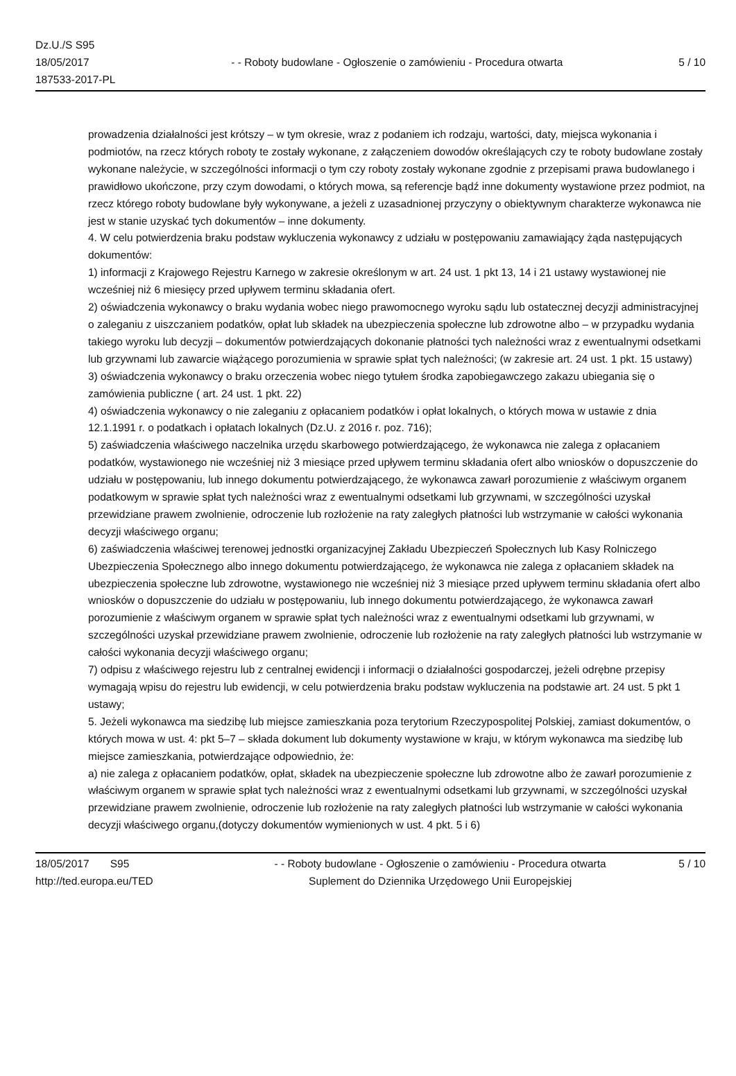Dz.U./S S95
18/05/2017
187533-2017-PL
- - Roboty budowlane - Ogłoszenie o zamówieniu - Procedura otwarta
5 / 10
prowadzenia działalności jest krótszy – w tym okresie, wraz z podaniem ich rodzaju, wartości, daty, miejsca wykonania i podmiotów, na rzecz których roboty te zostały wykonane, z załączeniem dowodów określających czy te roboty budowlane zostały wykonane należycie, w szczególności informacji o tym czy roboty zostały wykonane zgodnie z przepisami prawa budowlanego i prawidłowo ukończone, przy czym dowodami, o których mowa, są referencje bądź inne dokumenty wystawione przez podmiot, na rzecz którego roboty budowlane były wykonywane, a jeżeli z uzasadnionej przyczyny o obiektywnym charakterze wykonawca nie jest w stanie uzyskać tych dokumentów – inne dokumenty.
4. W celu potwierdzenia braku podstaw wykluczenia wykonawcy z udziału w postępowaniu zamawiający żąda następujących dokumentów:
1) informacji z Krajowego Rejestru Karnego w zakresie określonym w art. 24 ust. 1 pkt 13, 14 i 21 ustawy wystawionej nie wcześniej niż 6 miesięcy przed upływem terminu składania ofert.
2) oświadczenia wykonawcy o braku wydania wobec niego prawomocnego wyroku sądu lub ostatecznej decyzji administracyjnej o zaleganiu z uiszczaniem podatków, opłat lub składek na ubezpieczenia społeczne lub zdrowotne albo – w przypadku wydania takiego wyroku lub decyzji – dokumentów potwierdzających dokonanie płatności tych należności wraz z ewentualnymi odsetkami lub grzywnami lub zawarcie wiążącego porozumienia w sprawie spłat tych należności; (w zakresie art. 24 ust. 1 pkt. 15 ustawy)
3) oświadczenia wykonawcy o braku orzeczenia wobec niego tytułem środka zapobiegawczego zakazu ubiegania się o zamówienia publiczne ( art. 24 ust. 1 pkt. 22)
4) oświadczenia wykonawcy o nie zaleganiu z opłacaniem podatków i opłat lokalnych, o których mowa w ustawie z dnia 12.1.1991 r. o podatkach i opłatach lokalnych (Dz.U. z 2016 r. poz. 716);
5) zaświadczenia właściwego naczelnika urzędu skarbowego potwierdzającego, że wykonawca nie zalega z opłacaniem podatków, wystawionego nie wcześniej niż 3 miesiące przed upływem terminu składania ofert albo wniosków o dopuszczenie do udziału w postępowaniu, lub innego dokumentu potwierdzającego, że wykonawca zawarł porozumienie z właściwym organem podatkowym w sprawie spłat tych należności wraz z ewentualnymi odsetkami lub grzywnami, w szczególności uzyskał przewidziane prawem zwolnienie, odroczenie lub rozłożenie na raty zaległych płatności lub wstrzymanie w całości wykonania decyzji właściwego organu;
6) zaświadczenia właściwej terenowej jednostki organizacyjnej Zakładu Ubezpieczeń Społecznych lub Kasy Rolniczego Ubezpieczenia Społecznego albo innego dokumentu potwierdzającego, że wykonawca nie zalega z opłacaniem składek na ubezpieczenia społeczne lub zdrowotne, wystawionego nie wcześniej niż 3 miesiące przed upływem terminu składania ofert albo wniosków o dopuszczenie do udziału w postępowaniu, lub innego dokumentu potwierdzającego, że wykonawca zawarł porozumienie z właściwym organem w sprawie spłat tych należności wraz z ewentualnymi odsetkami lub grzywnami, w szczególności uzyskał przewidziane prawem zwolnienie, odroczenie lub rozłożenie na raty zaległych płatności lub wstrzymanie w całości wykonania decyzji właściwego organu;
7) odpisu z właściwego rejestru lub z centralnej ewidencji i informacji o działalności gospodarczej, jeżeli odrębne przepisy wymagają wpisu do rejestru lub ewidencji, w celu potwierdzenia braku podstaw wykluczenia na podstawie art. 24 ust. 5 pkt 1 ustawy;
5. Jeżeli wykonawca ma siedzibę lub miejsce zamieszkania poza terytorium Rzeczypospolitej Polskiej, zamiast dokumentów, o których mowa w ust. 4: pkt 5–7 – składa dokument lub dokumenty wystawione w kraju, w którym wykonawca ma siedzibę lub miejsce zamieszkania, potwierdzające odpowiednio, że:
a) nie zalega z opłacaniem podatków, opłat, składek na ubezpieczenie społeczne lub zdrowotne albo że zawarł porozumienie z właściwym organem w sprawie spłat tych należności wraz z ewentualnymi odsetkami lub grzywnami, w szczególności uzyskał przewidziane prawem zwolnienie, odroczenie lub rozłożenie na raty zaległych płatności lub wstrzymanie w całości wykonania decyzji właściwego organu,(dotyczy dokumentów wymienionych w ust. 4 pkt. 5 i 6)
18/05/2017 S95
http://ted.europa.eu/TED
- - Roboty budowlane - Ogłoszenie o zamówieniu - Procedura otwarta
Suplement do Dziennika Urzędowego Unii Europejskiej
5 / 10